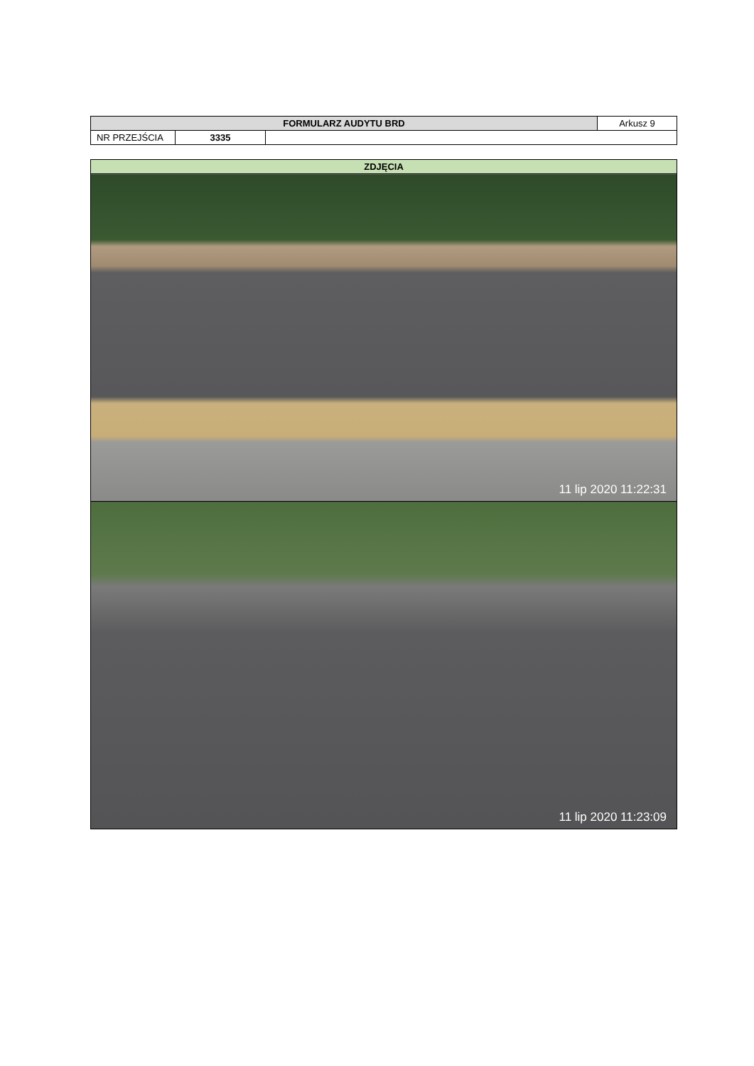| FORMULARZ AUDYTU BRD | | | Arkusz 9 |
| NR PRZEJŚCIA | 3335 | | |
| ZDJĘCIA |
| 11 lip 2020 11:22:31 |
| 11 lip 2020 11:23:09 |